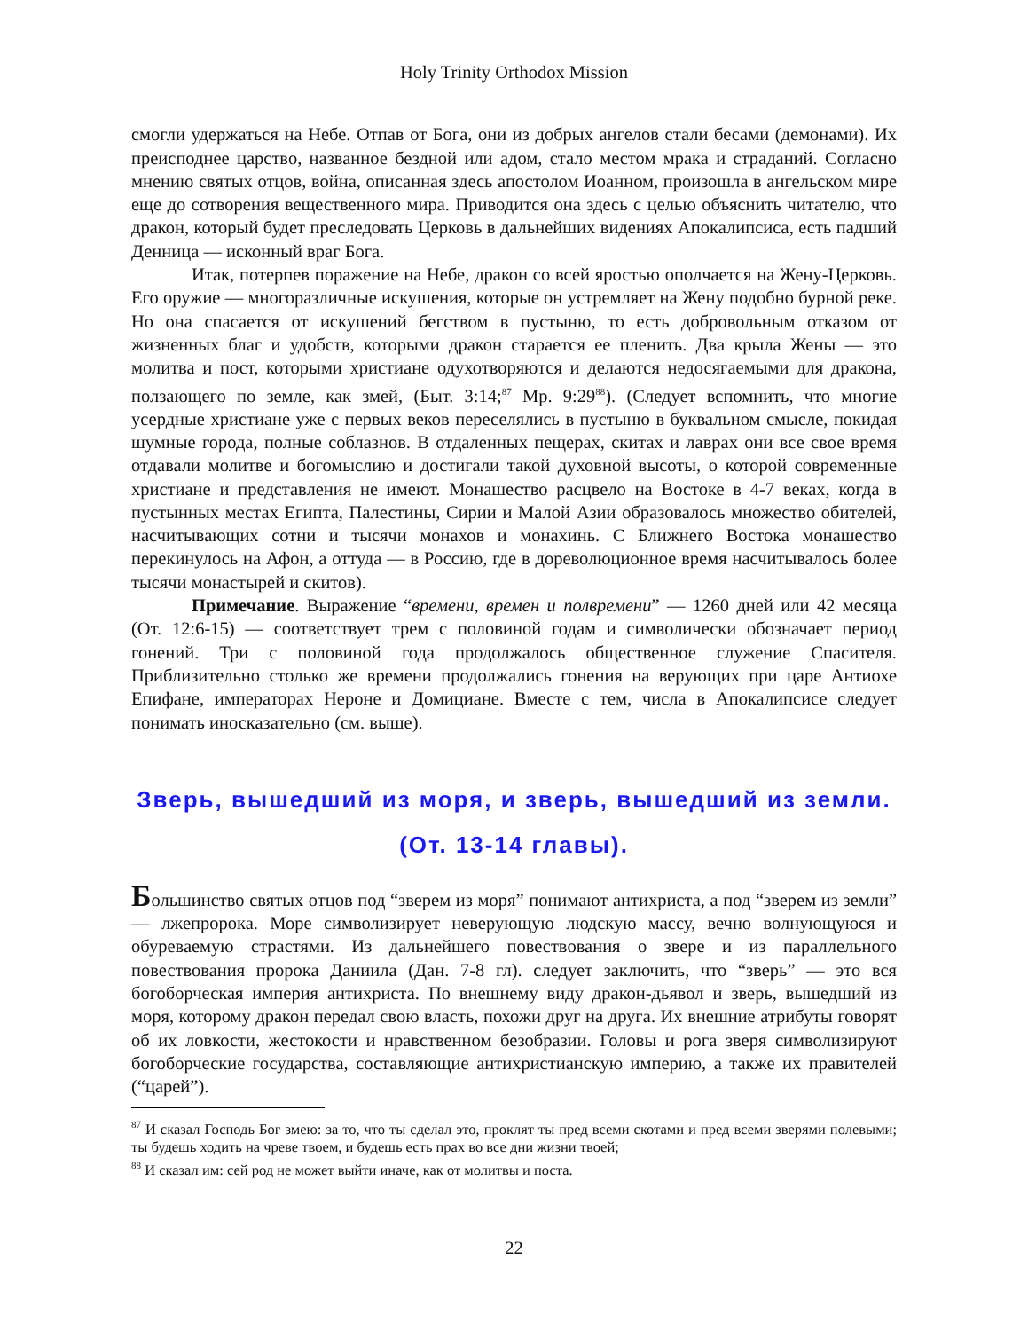Holy Trinity Orthodox Mission
смогли удержаться на Небе. Отпав от Бога, они из добрых ангелов стали бесами (демонами). Их преисподнее царство, названное бездной или адом, стало местом мрака и страданий. Согласно мнению святых отцов, война, описанная здесь апостолом Иоанном, произошла в ангельском мире еще до сотворения вещественного мира. Приводится она здесь с целью объяснить читателю, что дракон, который будет преследовать Церковь в дальнейших видениях Апокалипсиса, есть падший Денница — исконный враг Бога.
Итак, потерпев поражение на Небе, дракон со всей яростью ополчается на Жену-Церковь. Его оружие — многоразличные искушения, которые он устремляет на Жену подобно бурной реке. Но она спасается от искушений бегством в пустыню, то есть добровольным отказом от жизненных благ и удобств, которыми дракон старается ее пленить. Два крыла Жены — это молитва и пост, которыми христиане одухотворяются и делаются недосягаемыми для дракона, ползающего по земле, как змей, (Быт. 3:14;<sup>87</sup> Мр. 9:29<sup>88</sup>). (Следует вспомнить, что многие усердные христиане уже с первых веков переселялись в пустыню в буквальном смысле, покидая шумные города, полные соблазнов. В отдаленных пещерах, скитах и лаврах они все свое время отдавали молитве и богомыслию и достигали такой духовной высоты, о которой современные христиане и представления не имеют. Монашество расцвело на Востоке в 4-7 веках, когда в пустынных местах Египта, Палестины, Сирии и Малой Азии образовалось множество обителей, насчитывающих сотни и тысячи монахов и монахинь. С Ближнего Востока монашество перекинулось на Афон, а оттуда — в Россию, где в дореволюционное время насчитывалось более тысячи монастырей и скитов).
Примечание. Выражение “времени, времен и полвремени” — 1260 дней или 42 месяца (От. 12:6-15) — соответствует трем с половиной годам и символически обозначает период гонений. Три с половиной года продолжалось общественное служение Спасителя. Приблизительно столько же времени продолжались гонения на верующих при царе Антиохе Епифане, императорах Нероне и Домициане. Вместе с тем, числа в Апокалипсисе следует понимать иносказательно (см. выше).
Зверь, вышедший из моря, и зверь, вышедший из земли.
(От. 13-14 главы).
Большинство святых отцов под “зверем из моря” понимают антихриста, а под “зверем из земли” — лжепророка. Море символизирует неверующую людскую массу, вечно волнующуюся и обуреваемую страстями. Из дальнейшего повествования о звере и из параллельного повествования пророка Даниила (Дан. 7-8 гл). следует заключить, что “зверь” — это вся богоборческая империя антихриста. По внешнему виду дракон-дьявол и зверь, вышедший из моря, которому дракон передал свою власть, похожи друг на друга. Их внешние атрибуты говорят об их ловкости, жестокости и нравственном безобразии. Головы и рога зверя символизируют богоборческие государства, составляющие антихристианскую империю, а также их правителей (“царей”).
<sup>87</sup> И сказал Господь Бог змею: за то, что ты сделал это, проклят ты пред всеми скотами и пред всеми зверями полевыми; ты будешь ходить на чреве твоем, и будешь есть прах во все дни жизни твоей;
<sup>88</sup> И сказал им: сей род не может выйти иначе, как от молитвы и поста.
22